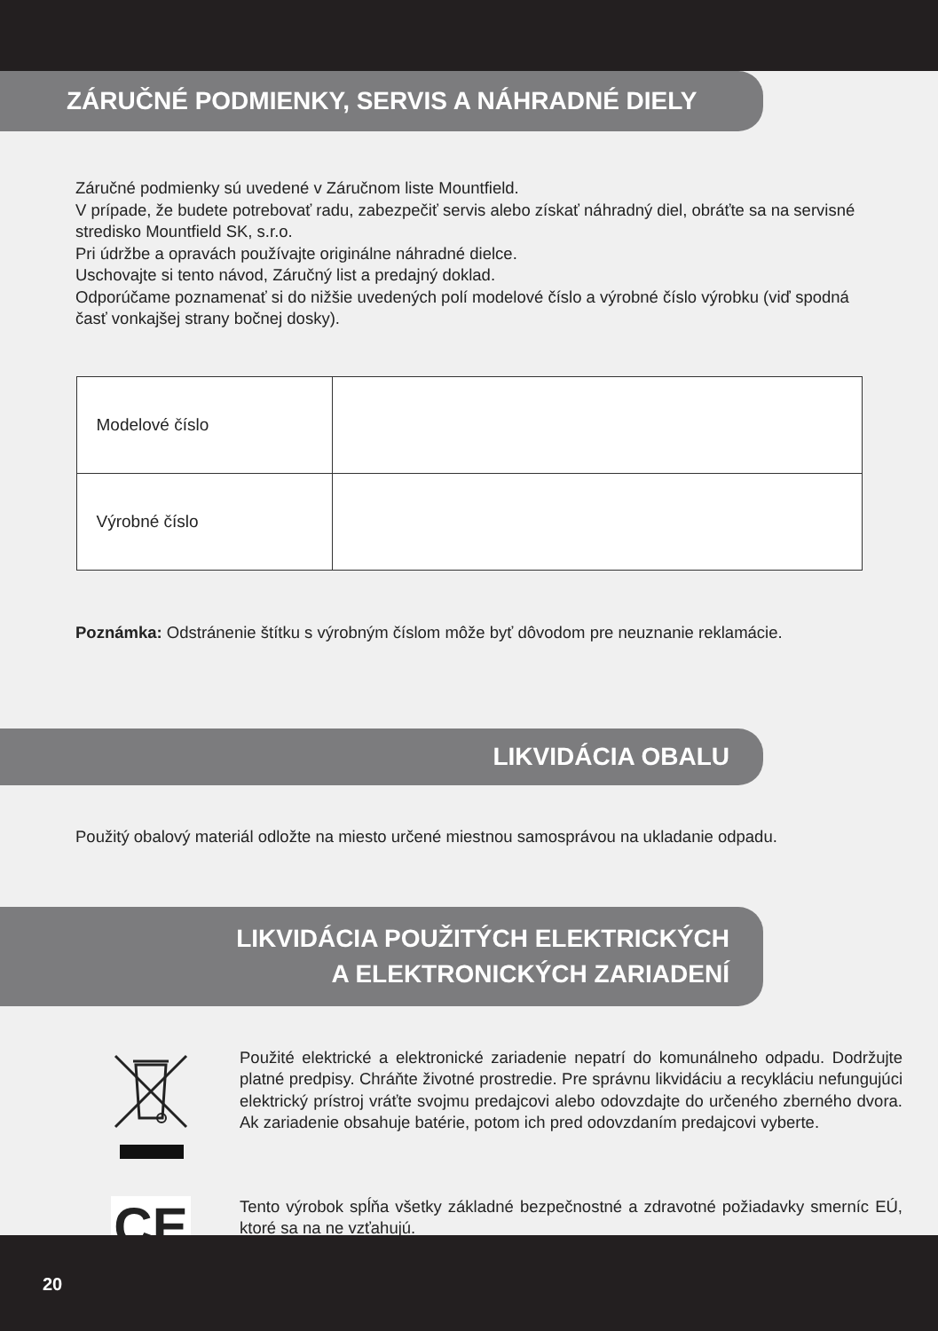ZÁRUČNÉ PODMIENKY, SERVIS A NÁHRADNÉ DIELY
Záručné podmienky sú uvedené v Záručnom liste Mountfield.
V prípade, že budete potrebovať radu, zabezpečiť servis alebo získať náhradný diel, obráťte sa na servisné stredisko Mountfield SK, s.r.o.
Pri údržbe a opravách používajte originálne náhradné dielce.
Uschovajte si tento návod, Záručný list a predajný doklad.
Odporúčame poznamenať si do nižšie uvedených polí modelové číslo a výrobné číslo výrobku (viď spodná časť vonkajšej strany bočnej dosky).
| Modelové číslo | |
| Výrobné číslo | |
Poznámka: Odstránenie štítku s výrobným číslom môže byť dôvodom pre neuznanie reklamácie.
LIKVIDÁCIA OBALU
Použitý obalový materiál odložte na miesto určené miestnou samosprávou na ukladanie odpadu.
LIKVIDÁCIA POUŽITÝCH ELEKTRICKÝCH
A ELEKTRONICKÝCH ZARIADENÍ
Použité elektrické a elektronické zariadenie nepatrí do komunálneho odpadu. Dodržujte platné predpisy. Chráňte životné prostredie. Pre správnu likvidáciu a recykláciu nefungujúci elektrický prístroj vráťte svojmu predajcovi alebo odovzdajte do určeného zberného dvora. Ak zariadenie obsahuje batérie, potom ich pred odovzdaním predajcovi vyberte.
CE
Tento výrobok spĺňa všetky základné bezpečnostné a zdravotné požiadavky smerníc EÚ, ktoré sa na ne vzťahujú.
20